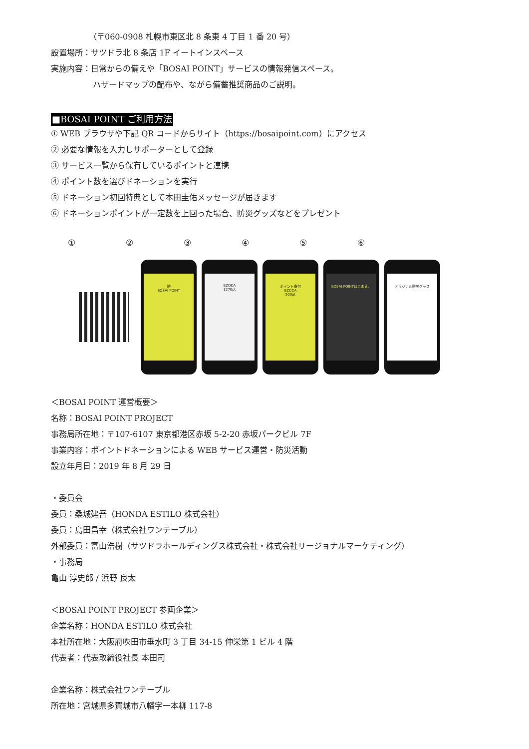（〒060-0908 札幌市東区北 8 条東 4 丁目 1 番 20 号）
設置場所：サツドラ北 8 条店 1F イートインスペース
実施内容：日常からの備えや「BOSAI POINT」サービスの情報発信スペース。
ハザードマップの配布や、ながら備蓄推奨商品のご説明。
■BOSAI POINT ご利用方法
① WEB ブラウザや下記 QR コードからサイト（https://bosaipoint.com）にアクセス
② 必要な情報を入力しサポーターとして登録
③ サービス一覧から保有しているポイントと連携
④ ポイント数を選びドネーションを実行
⑤ ドネーション初回特典として本田圭佑メッセージが届きます
⑥ ドネーションポイントが一定数を上回った場合、防災グッズなどをプレゼント
①②③④⑤⑥
防
BOSAI POINT
EZOCA
1270pt
ポイント寄付
EZOCA
500pt
BOSAI POINTはじまる。
オリジナル防災グッズ
＜BOSAI POINT 運営概要＞
名称：BOSAI POINT PROJECT
事務局所在地：〒107-6107 東京都港区赤坂 5-2-20 赤坂パークビル 7F
事業内容：ポイントドネーションによる WEB サービス運営・防災活動
設立年月日：2019 年 8 月 29 日
・委員会
委員：桑城建吾（HONDA ESTILO 株式会社）
委員：島田昌幸（株式会社ワンテーブル）
外部委員：富山浩樹（サツドラホールディングス株式会社・株式会社リージョナルマーケティング）
・事務局
亀山 淳史郎 / 浜野 良太
＜BOSAI POINT PROJECT 参画企業＞
企業名称：HONDA ESTILO 株式会社
本社所在地：大阪府吹田市垂水町 3 丁目 34-15 伸栄第 1 ビル 4 階
代表者：代表取締役社長 本田司
企業名称：株式会社ワンテーブル
所在地：宮城県多賀城市八幡字一本柳 117-8